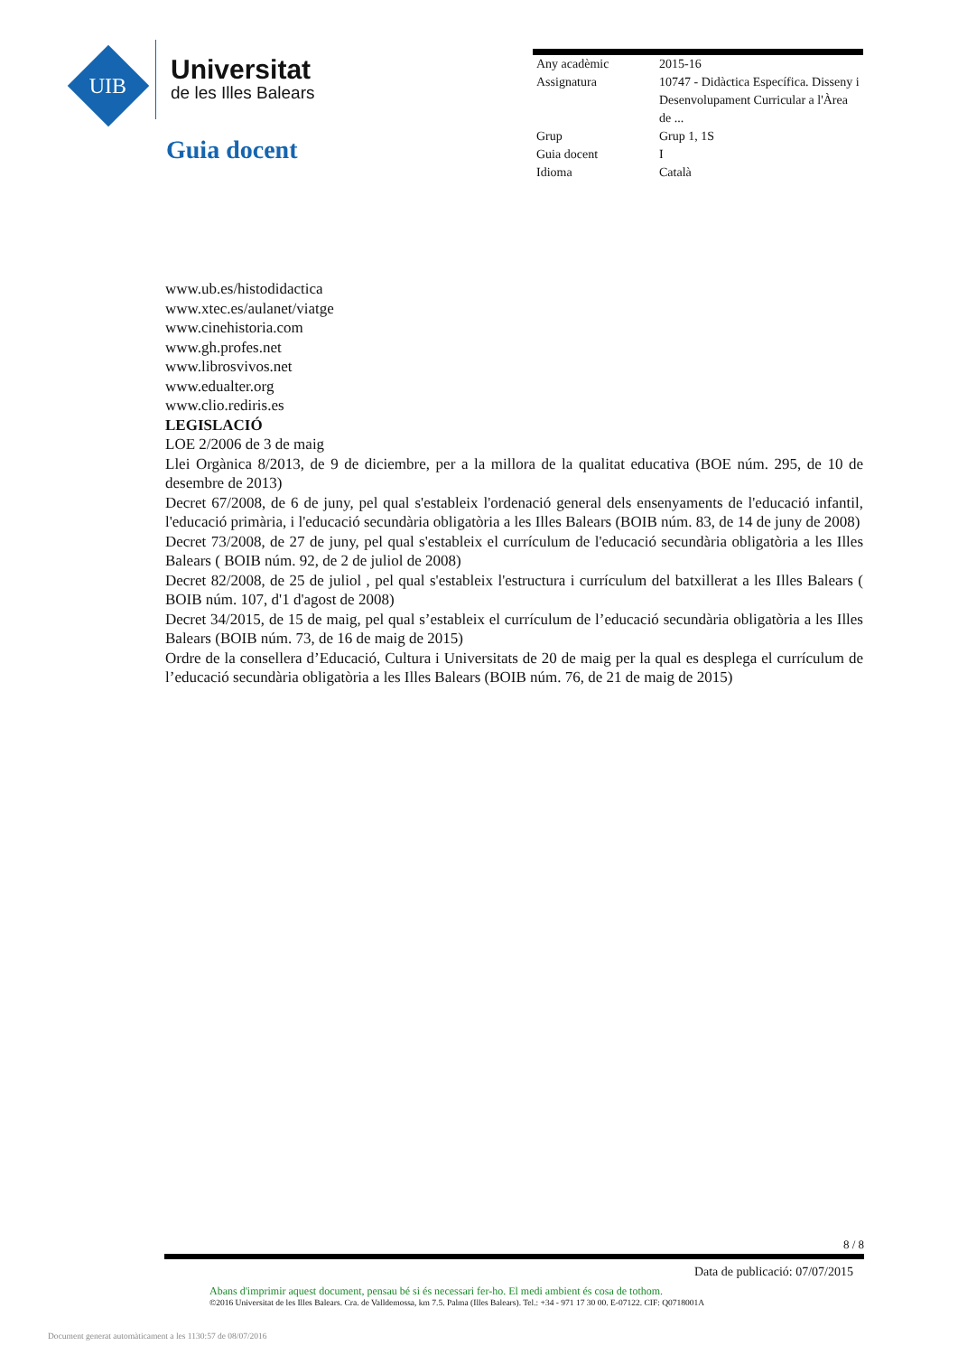UIB
Universitat
de les Illes Balears
Guia docent
| Any acadèmic | 2015-16 |
| Assignatura | 10747 - Didàctica Específica. Disseny i Desenvolupament Curricular a l'Àrea de ... |
| Grup | Grup 1, 1S |
| Guia docent | I |
| Idioma | Català |
www.ub.es/histodidactica
www.xtec.es/aulanet/viatge
www.cinehistoria.com
www.gh.profes.net
www.librosvivos.net
www.edualter.org
www.clio.rediris.es
LEGISLACIÓ
LOE 2/2006 de 3 de maig
Llei Orgànica 8/2013, de 9 de diciembre, per a la millora de la qualitat educativa (BOE núm. 295, de 10 de desembre de 2013)
Decret 67/2008, de 6 de juny, pel qual s'estableix l'ordenació general dels ensenyaments de l'educació infantil, l'educació primària, i l'educació secundària obligatòria a les Illes Balears (BOIB núm. 83, de 14 de juny de 2008)
Decret 73/2008, de 27 de juny, pel qual s'estableix el currículum de l'educació secundària obligatòria a les Illes Balears ( BOIB núm. 92, de 2 de juliol de 2008)
Decret 82/2008, de 25 de juliol , pel qual s'estableix l'estructura i currículum del batxillerat a les Illes Balears ( BOIB núm. 107, d'1 d'agost de 2008)
Decret 34/2015, de 15 de maig, pel qual s’estableix el currículum de l’educació secundària obligatòria a les Illes Balears (BOIB núm. 73, de 16 de maig de 2015)
Ordre de la consellera d’Educació, Cultura i Universitats de 20 de maig per la qual es desplega el currículum de l’educació secundària obligatòria a les Illes Balears (BOIB núm. 76, de 21 de maig de 2015)
8 / 8
Data de publicació: 07/07/2015
Abans d'imprimir aquest document, pensau bé si és necessari fer-ho. El medi ambient és cosa de tothom.
©2016 Universitat de les Illes Balears. Cra. de Valldemossa, km 7.5. Palma (Illes Balears). Tel.: +34 - 971 17 30 00. E-07122. CIF: Q0718001A
Document generat automàticament a les 1130:57 de 08/07/2016